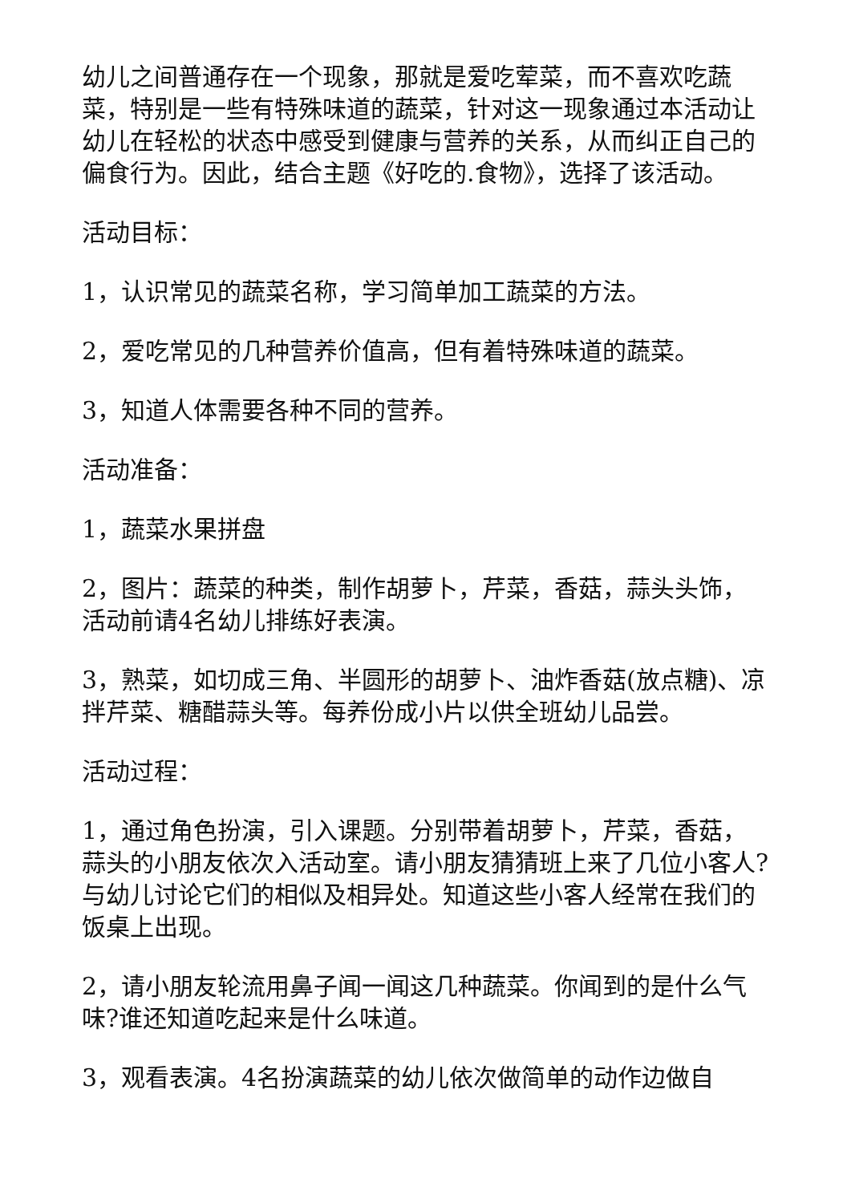幼儿之间普通存在一个现象，那就是爱吃荤菜，而不喜欢吃蔬菜，特别是一些有特殊味道的蔬菜，针对这一现象通过本活动让幼儿在轻松的状态中感受到健康与营养的关系，从而纠正自己的偏食行为。因此，结合主题《好吃的.食物》，选择了该活动。
活动目标：
1，认识常见的蔬菜名称，学习简单加工蔬菜的方法。
2，爱吃常见的几种营养价值高，但有着特殊味道的蔬菜。
3，知道人体需要各种不同的营养。
活动准备：
1，蔬菜水果拼盘
2，图片：蔬菜的种类，制作胡萝卜，芹菜，香菇，蒜头头饰，活动前请4名幼儿排练好表演。
3，熟菜，如切成三角、半圆形的胡萝卜、油炸香菇(放点糖)、凉拌芹菜、糖醋蒜头等。每养份成小片以供全班幼儿品尝。
活动过程：
1，通过角色扮演，引入课题。分别带着胡萝卜，芹菜，香菇，蒜头的小朋友依次入活动室。请小朋友猜猜班上来了几位小客人?与幼儿讨论它们的相似及相异处。知道这些小客人经常在我们的饭桌上出现。
2，请小朋友轮流用鼻子闻一闻这几种蔬菜。你闻到的是什么气味?谁还知道吃起来是什么味道。
3，观看表演。4名扮演蔬菜的幼儿依次做简单的动作边做自